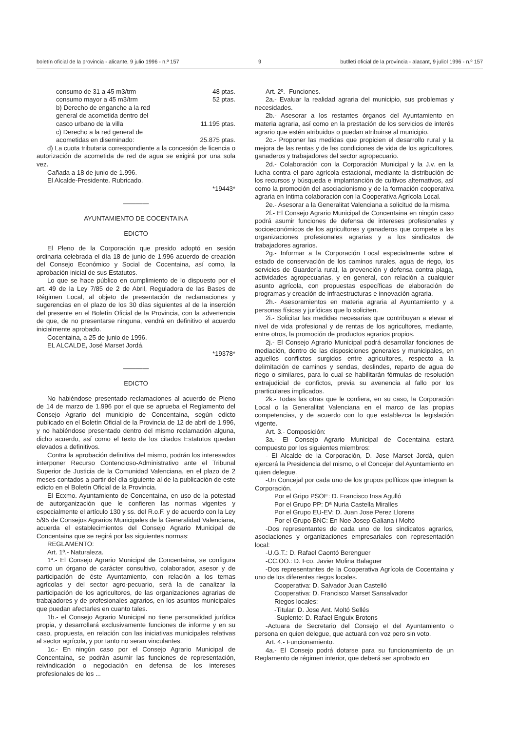boletín oficial de la provincia - alicante, 9 julio 1996 - n.º 157 9 butlletí oficial de la província - alacant, 9 juliol 1996 - n.º 157
consumo de 31 a 45 m3/trm 48 ptas.
consumo mayor a 45 m3/trm 52 ptas.
b) Derecho de enganche a la red
general de acometida dentro del
casco urbano de la villa 11.195 ptas.
c) Derecho a la red general de
acometidas en diseminado: 25.875 ptas.
d) La cuota tributaria correspondiente a la concesión de licencia o autorización de acometida de red de agua se exigirá por una sola vez.
Cañada a 18 de junio de 1.996.
El Alcalde-Presidente. Rubricado.
*19443*
————
AYUNTAMIENTO DE COCENTAINA
EDICTO
El Pleno de la Corporación que presido adoptó en sesión ordinaria celebrada el día 18 de junio de 1.996 acuerdo de creación del Consejo Económico y Social de Cocentaina, así como, la aprobación inicial de sus Estatutos.
Lo que se hace público en cumplimiento de lo dispuesto por el art. 49 de la Ley 7/85 de 2 de Abril, Reguladora de las Bases de Régimen Local, al objeto de presentación de reclamaciones y sugerencias en el plazo de los 30 días siguientes al de la inserción del presente en el Boletín Oficial de la Provincia, con la advertencia de que, de no presentarse ninguna, vendrá en definitivo el acuerdo inicialmente aprobado.
Cocentaina, a 25 de junio de 1996.
EL ALCALDE, José Marset Jordá.
*19378*
————
EDICTO
No habiéndose presentado reclamaciones al acuerdo de Pleno de 14 de marzo de 1.996 por el que se aprueba el Reglamento del Consejo Agrario del municipio de Concentaina, según edicto publicado en el Boletín Oficial de la Provincia de 12 de abril de 1.996, y no habiéndose presentado dentro del mismo reclamación alguna, dicho acuerdo, así como el texto de los citados Estatutos quedan elevados a definitivos.
Contra la aprobación definitiva del mismo, podrán los interesados interponer Recurso Contencioso-Administrativo ante el Tribunal Superior de Justicia de la Comunidad Valenciana, en el plazo de 2 meses contados a partir del día siguiente al de la publicación de este edicto en el Boletín Oficial de la Provincia.
El Ecxmo. Ayuntamiento de Concentaina, en uso de la potestad de autorganización que le confieren las normas vigentes y especialmente el artículo 130 y ss. del R.o.F. y de acuerdo con la Ley 5/95 de Consejos Agrarios Municipales de la Generalidad Valenciana, acuerda el establecimientos del Consejo Agrario Municipal de Concentaina que se regirá por las siguientes normas:
REGLAMENTO:
Art. 1º.- Naturaleza.
1ª.- El Consejo Agrario Municipal de Concentaina, se configura como un órgano de carácter consultivo, colaborador, asesor y de participación de éste Ayuntamiento, con relación a los temas agrícolas y del sector agro-pecuario, será la de canalizar la participación de los agricultores, de las organizaciones agrarias de trabajadores y de profesionales agrarios, en los asuntos municipales que puedan afectarles en cuanto tales.
1b.- el Consejo Agrario Municipal no tiene personalidad jurídica propia, y desarrollará exclusivamente funciones de informe y en su caso, propuesta, en relación con las iniciativas municipales relativas al sector agrícola, y por tanto no seran vinculantes.
1c.- En ningún caso por el Consejo Agrario Municipal de Concentaina, se podrán asumir las funciones de representación, reivindicación o negociación en defensa de los intereses profesionales de los ...
Art. 2º.- Funciones.
2a.- Evaluar la realidad agraria del municipio, sus problemas y necesidades.
2b.- Asesorar a los restantes órganos del Ayuntamiento en materia agraria, así como en la prestación de los servicios de interés agrario que estén atribuidos o puedan atribuirse al municipio.
2c.- Proponer las medidas que propicien el desarrollo rural y la mejora de las rentas y de las condiciones de vida de los agricultores, ganaderos y trabajadores del sector agropecuario.
2d.- Colaboración con la Corporación Municipal y la J.v. en la lucha contra el paro agrícola estacional, mediante la distribución de los recursos y búsqueda e implantanción de cultivos alternativos, así como la promoción del asociacionismo y de la formación cooperativa agraria en íntima colaboración con la Cooperativa Agrícola Local.
2e.- Asesorar a la Generalitat Valenciana a solicitud de la misma.
2f.- El Consejo Agrario Municipal de Concentaina en ningún caso podrá asumir funciones de defensa de intereses profesionales y socioeconómicos de los agricultores y ganaderos que compete a las organizaciones profesionales agrarias y a los sindicatos de trabajadores agrarios.
2g.- Informar a la Corporación Local especialmente sobre el estado de conservación de los caminos rurales, agua de riego, los servicios de Guardería rural, la prevención y defensa contra plaga, actividades agropecuarias, y en general, con relación a cualquier asunto agrícola, con propuestas específicas de elaboración de programas y creación de infraestructuras e innovación agraria.
2h.- Asesoramientos en materia agraria al Ayuntamiento y a personas físicas y jurídicas que lo soliciten.
2i.- Solicitar las medidas necesarias que contribuyan a elevar el nivel de vida profesional y de rentas de los agricultores, mediante, entre otros, la promoción de productos agrarios propios.
2j.- El Consejo Agrario Municipal podrá desarrollar fonciones de mediación, dentro de las disposiciones generales y municipales, en aquellos conflictos surgidos entre agricultores, respecto a la delimitación de caminos y sendas, deslindes, reparto de agua de riego o similares, para lo cual se habilitarán fórmulas de resolución extrajudicial de confictos, previa su avenencia al fallo por los prarticulares implicados.
2k.- Todas las otras que le confiera, en su caso, la Corporación Local o la Generalitat Valenciana en el marco de las propias competencias, y de acuerdo con lo que establezca la legislación vigente.
Art. 3.- Composición:
3a.- El Consejo Agrario Municipal de Cocentaina estará compuesto por los siguientes miembros:
- El Alcalde de la Corporación, D. Jose Marset Jordá, quien ejercerá la Presidencia del mismo, o el Concejar del Ayuntamiento en quien delegue.
-Un Concejal por cada uno de los grupos políticos que integran la Corporación.
Por el Gripo PSOE: D. Francisco Insa Agulló
Por el Grupo PP: Dª Nuria Castella Miralles
Por el Grupo EU-EV: D. Juan Jose Perez Llorens
Por el Grupo BNC: En Noe Josep Galiana i Moltó
-Dos representantes de cada uno de los sindicatos agrarios, asociaciones y organizaciones empresariales con representación local:
-U.G.T.: D. Rafael Caontó Berenguer
-CC.OO.: D. Fco. Javier Molina Balaguer
-Dos representantes de la Cooperativa Agrícola de Cocentaina y uno de los diferentes riegos locales.
Cooperativa: D. Salvador Juan Castelló
Cooperativa: D. Francisco Marset Sansalvador
Riegos locales:
-Titular: D. Jose Ant. Moltó Sellés
-Suplente: D. Rafael Enguix Brotons
-Actuara de Secretario del Consejo el del Ayuntamiento o persona en quien delegue, que actuará con voz pero sin voto.
Art. 4.- Funcionamiento.
4a.- El Consejo podrá dotarse para su funcionamiento de un Reglamento de régimen interior, que deberá ser aprobado en